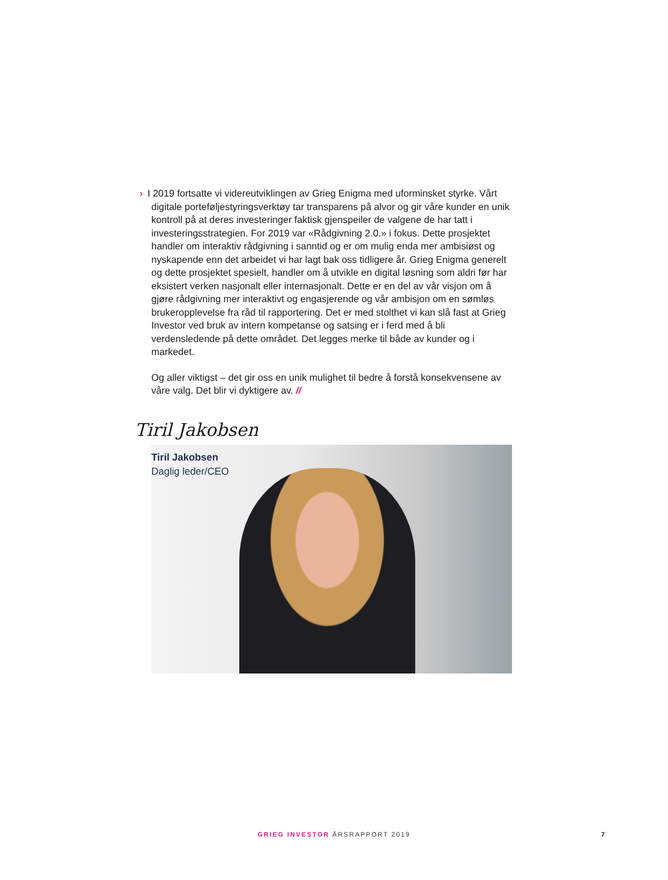› I 2019 fortsatte vi videreutviklingen av Grieg Enigma med uforminsket styrke. Vårt digitale porteføljestyringsverktøy tar transparens på alvor og gir våre kunder en unik kontroll på at deres investeringer faktisk gjenspeiler de val­gene de har tatt i investeringsstrategien. For 2019 var «Rådgivning 2.0.» i fokus. Dette prosjektet handler om interaktiv rådgivning i sanntid og er om mulig enda mer ambisiøst og nyskapende enn det arbeidet vi har lagt bak oss tidligere år. Grieg Enigma generelt og dette prosjektet spesielt, handler om å utvikle en digital løsning som aldri før har eksistert verken nasjonalt eller internasjonalt. Dette er en del av vår visjon om å gjøre rådgivning mer interak­tivt og engasjerende og vår ambisjon om en sømløs brukeropplevelse fra råd til rapportering. Det er med stolthet vi kan slå fast at Grieg Investor ved bruk av intern kompetanse og satsing er i ferd med å bli verdensledende på dette området. Det legges merke til både av kunder og i markedet.
Og aller viktigst – det gir oss en unik mulighet til bedre å forstå konsekvensene av våre valg. Det blir vi dyktigere av. //
Tiril Jakobsen
Tiril Jakobsen
Daglig leder/CEO
GRIEG INVESTOR ÅRSRAPPORT 2019 7